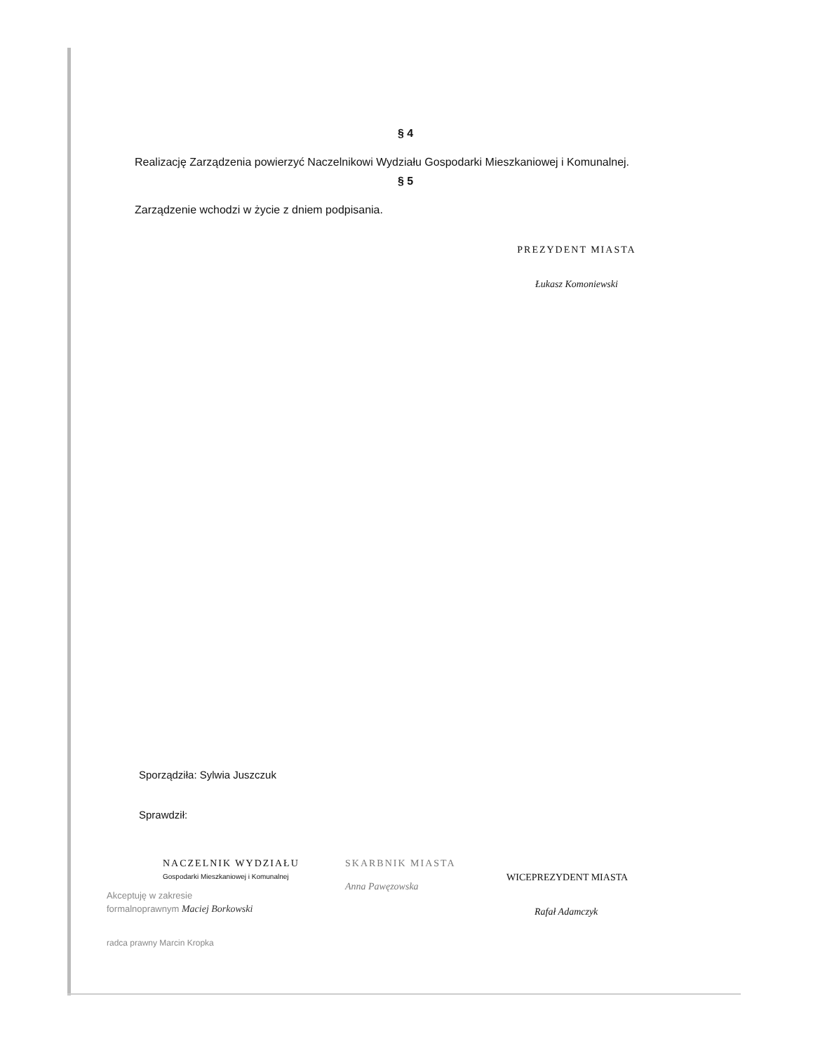§ 4
Realizację Zarządzenia powierzyć Naczelnikowi Wydziału Gospodarki Mieszkaniowej i Komunalnej.
§ 5
Zarządzenie wchodzi w życie z dniem podpisania.
PREZYDENT MIASTA
Łukasz Komoniewski
Sporządziła: Sylwia Juszczuk
Sprawdził:
NACZELNIK WYDZIAŁU
Gospodarki Mieszkaniowej i Komunalnej
Akceptuję w zakresie
formalnoprawnym Maciej Borkowski
radca prawny Marcin Kropka
SKARBNIK MIASTA
Anna Pawęzowska
WICEPREZYDENT MIASTA
Rafał Adamczyk